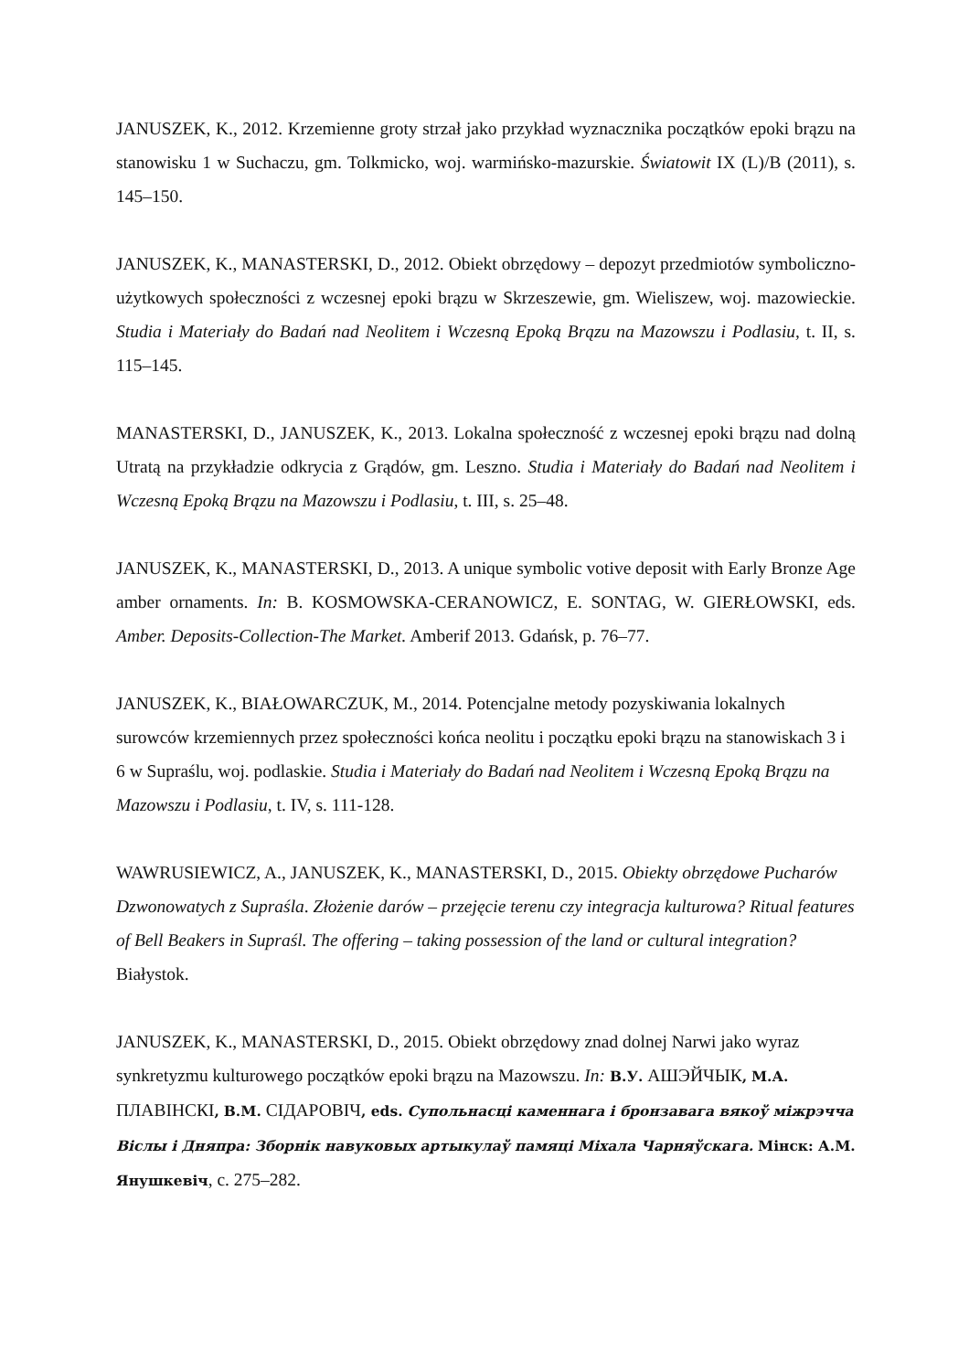JANUSZEK, K., 2012. Krzemienne groty strzał jako przykład wyznacznika początków epoki brązu na stanowisku 1 w Suchaczu, gm. Tolkmicko, woj. warmińsko-mazurskie. Światowit IX (L)/B (2011), s. 145–150.
JANUSZEK, K., MANASTERSKI, D., 2012. Obiekt obrzędowy – depozyt przedmiotów symboliczno-użytkowych społeczności z wczesnej epoki brązu w Skrzeszewie, gm. Wieliszew, woj. mazowieckie. Studia i Materiały do Badań nad Neolitem i Wczesną Epoką Brązu na Mazowszu i Podlasiu, t. II, s. 115–145.
MANASTERSKI, D., JANUSZEK, K., 2013. Lokalna społeczność z wczesnej epoki brązu nad dolną Utratą na przykładzie odkrycia z Grądów, gm. Leszno. Studia i Materiały do Badań nad Neolitem i Wczesną Epoką Brązu na Mazowszu i Podlasiu, t. III, s. 25–48.
JANUSZEK, K., MANASTERSKI, D., 2013. A unique symbolic votive deposit with Early Bronze Age amber ornaments. In: B. KOSMOWSKA-CERANOWICZ, E. SONTAG, W. GIERŁOWSKI, eds. Amber. Deposits-Collection-The Market. Amberif 2013. Gdańsk, p. 76–77.
JANUSZEK, K., BIAŁOWARCZUK, M., 2014. Potencjalne metody pozyskiwania lokalnych surowców krzemiennych przez społeczności końca neolitu i początku epoki brązu na stanowiskach 3 i 6 w Supraślu, woj. podlaskie. Studia i Materiały do Badań nad Neolitem i Wczesną Epoką Brązu na Mazowszu i Podlasiu, t. IV, s. 111-128.
WAWRUSIEWICZ, A., JANUSZEK, K., MANASTERSKI, D., 2015. Obiekty obrzędowe Pucharów Dzwonowatych z Supraśla. Złożenie darów – przejęcie terenu czy integracja kulturowa? Ritual features of Bell Beakers in Supraśl. The offering – taking possession of the land or cultural integration? Białystok.
JANUSZEK, K., MANASTERSKI, D., 2015. Obiekt obrzędowy znad dolnej Narwi jako wyraz synkretyzmu kulturowego początków epoki brązu na Mazowszu. In: В.У. АШЭЙЧЫК, М.А. ПЛАВІНСКІ, В.М. СІДАРОВІЧ, eds. Супольнасці каменнага і бронзавага вякоў міжрэчча Віслы і Дняпра: Зборнік навуковых артыкулаў памяці Міхала Чарняўскага. Мінск: А.М. Янушкевіч, с. 275–282.